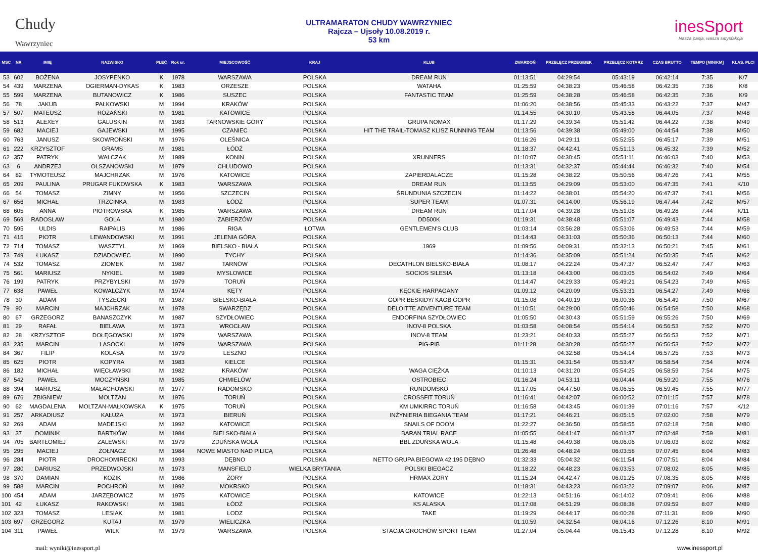Chudy
Wawrzyniec
ULTRAMARATON CHUDY WAWRZYNIEC
Rajcza – Ujsoły 10.08.2019 r.
53 km
inesSport
Nasza pasja, wasza satysfakcja
| MSC | NR | IMIĘ | NAZWISKO | PŁEĆ | Rok ur. | MIEJSCOWOŚĆ | KRAJ | KLUB | ZWARDOŃ | PRZEŁĘCZ PRZEGIBEK | PRZEŁĘCZ KOTARZ | CZAS BRUTTO | TEMPO [MIN/KM] | KLAS. PŁCI |
| --- | --- | --- | --- | --- | --- | --- | --- | --- | --- | --- | --- | --- | --- | --- |
| 53 | 602 | BOŻENA | JOSYPENKO | K | 1978 | WARSZAWA | POLSKA | DREAM RUN | 01:13:51 | 04:29:54 | 05:43:19 | 06:42:14 | 7:35 | K/7 |
| 54 | 439 | MARZENA | OGIERMAN-DYKAS | K | 1983 | ORZESZE | POLSKA | WATAHA | 01:25:59 | 04:38:23 | 05:46:58 | 06:42:35 | 7:36 | K/8 |
| 55 | 599 | MARZENA | BUTANOWICZ | K | 1986 | SUSZEC | POLSKA | FANTASTIC TEAM | 01:25:59 | 04:38:28 | 05:46:58 | 06:42:35 | 7:36 | K/9 |
| 56 | 78 | JAKUB | PAŁKOWSKI | M | 1994 | KRAKÓW | POLSKA | | 01:06:20 | 04:38:56 | 05:45:33 | 06:43:22 | 7:37 | M/47 |
| 57 | 507 | MATEUSZ | RÓŻAŃSKI | M | 1981 | KATOWICE | POLSKA | | 01:14:55 | 04:30:10 | 05:43:58 | 06:44:05 | 7:37 | M/48 |
| 58 | 513 | ALEXEY | GALUSKIN | M | 1983 | TARNOWSKIE GÓRY | POLSKA | GRUPA NOMAX | 01:17:29 | 04:39:34 | 05:51:42 | 06:44:22 | 7:38 | M/49 |
| 59 | 682 | MACIEJ | GAJEWSKI | M | 1995 | CZANIEC | POLSKA | HIT THE TRAIL-TOMASZ KLISZ RUNNING TEAM | 01:13:56 | 04:39:38 | 05:49:00 | 06:44:54 | 7:38 | M/50 |
| 60 | 763 | JANUSZ | SKOWROŃSKI | M | 1976 | OLEŚNICA | POLSKA | | 01:16:26 | 04:29:11 | 05:52:55 | 06:45:17 | 7:39 | M/51 |
| 61 | 222 | KRZYSZTOF | GRAMS | M | 1981 | ŁÓDŹ | POLSKA | | 01:18:37 | 04:42:41 | 05:51:13 | 06:45:32 | 7:39 | M/52 |
| 62 | 357 | PATRYK | WALCZAK | M | 1989 | KONIN | POLSKA | XRUNNERS | 01:10:07 | 04:30:45 | 05:51:11 | 06:46:03 | 7:40 | M/53 |
| 63 | 6 | ANDRZEJ | OLSZANOWSKI | M | 1979 | CHLUDOWO | POLSKA | | 01:13:31 | 04:32:37 | 05:44:44 | 06:46:32 | 7:40 | M/54 |
| 64 | 82 | TYMOTEUSZ | MAJCHRZAK | M | 1976 | KATOWICE | POLSKA | ZAPIERDALACZE | 01:15:28 | 04:38:22 | 05:50:56 | 06:47:26 | 7:41 | M/55 |
| 65 | 209 | PAULINA | PRUGAR FUKOWSKA | K | 1983 | WARSZAWA | POLSKA | DREAM RUN | 01:13:55 | 04:29:09 | 05:53:00 | 06:47:35 | 7:41 | K/10 |
| 66 | 54 | TOMASZ | ZIMNY | M | 1956 | SZCZECIN | POLSKA | ŚRUNDUNIA SZCZECIN | 01:14:22 | 04:38:01 | 05:54:20 | 06:47:37 | 7:41 | M/56 |
| 67 | 656 | MICHAŁ | TRZCINKA | M | 1983 | ŁÓDŹ | POLSKA | SUPER TEAM | 01:07:31 | 04:14:00 | 05:56:19 | 06:47:44 | 7:42 | M/57 |
| 68 | 605 | ANNA | PIOTROWSKA | K | 1985 | WARSZAWA | POLSKA | DREAM RUN | 01:17:04 | 04:39:28 | 05:51:08 | 06:49:28 | 7:44 | K/11 |
| 69 | 569 | RADOSLAW | GOLA | M | 1980 | ZABIERZÓW | POLSKA | DD500K | 01:19:31 | 04:38:48 | 05:51:07 | 06:49:43 | 7:44 | M/58 |
| 70 | 595 | ULDIS | RAIPALIS | M | 1986 | RIGA | ŁOTWA | GENTLEMEN'S CLUB | 01:03:14 | 03:56:28 | 05:53:06 | 06:49:53 | 7:44 | M/59 |
| 71 | 415 | PIOTR | LEWANDOWSKI | M | 1991 | JELENIA GÓRA | POLSKA | | 01:14:43 | 04:31:03 | 05:50:36 | 06:50:13 | 7:44 | M/60 |
| 72 | 714 | TOMASZ | WASZTYL | M | 1969 | BIELSKO - BIAŁA | POLSKA | 1969 | 01:09:56 | 04:09:31 | 05:32:13 | 06:50:21 | 7:45 | M/61 |
| 73 | 749 | ŁUKASZ | DZIADOWIEC | M | 1990 | TYCHY | POLSKA | | 01:14:36 | 04:35:09 | 05:51:24 | 06:50:35 | 7:45 | M/62 |
| 74 | 532 | TOMASZ | ZIOMEK | M | 1987 | TARNÓW | POLSKA | DECATHLON BIELSKO-BIAŁA | 01:08:17 | 04:22:24 | 05:47:37 | 06:52:47 | 7:47 | M/63 |
| 75 | 561 | MARIUSZ | NYKIEL | M | 1989 | MYSLOWICE | POLSKA | SOCIOS SILESIA | 01:13:18 | 04:43:00 | 06:03:05 | 06:54:02 | 7:49 | M/64 |
| 76 | 199 | PATRYK | PRZYBYLSKI | M | 1979 | TORUŃ | POLSKA | | 01:14:47 | 04:29:33 | 05:49:21 | 06:54:23 | 7:49 | M/65 |
| 77 | 638 | PAWEŁ | KOWALCZYK | M | 1974 | KĘTY | POLSKA | KĘCKIE HARPAGANY | 01:09:12 | 04:20:09 | 05:53:31 | 06:54:27 | 7:49 | M/66 |
| 78 | 30 | ADAM | TYSZECKI | M | 1987 | BIELSKO-BIAŁA | POLSKA | GOPR BESKIDY/ KAGB GOPR | 01:15:08 | 04:40:19 | 06:00:36 | 06:54:49 | 7:50 | M/67 |
| 79 | 90 | MARCIN | MAJCHRZAK | M | 1978 | SWARZĘDZ | POLSKA | DELOITTE ADVENTURE TEAM | 01:10:51 | 04:29:00 | 05:50:46 | 06:54:58 | 7:50 | M/68 |
| 80 | 67 | GRZEGORZ | BANASZCZYK | M | 1987 | SZYDŁOWIEC | POLSKA | ENDORFINA SZYDŁOWIEC | 01:05:50 | 04:30:43 | 05:51:59 | 06:55:26 | 7:50 | M/69 |
| 81 | 29 | RAFAŁ | BIELAWA | M | 1973 | WROCŁAW | POLSKA | INOV-8 POLSKA | 01:03:58 | 04:08:54 | 05:54:14 | 06:56:53 | 7:52 | M/70 |
| 82 | 28 | KRZYSZTOF | DOŁĘGOWSKI | M | 1979 | WARSZAWA | POLSKA | INOV-8 TEAM | 01:23:21 | 04:40:33 | 05:55:27 | 06:56:53 | 7:52 | M/71 |
| 83 | 235 | MARCIN | LASOCKI | M | 1979 | WARSZAWA | POLSKA | PIG-PIB | 01:11:28 | 04:30:28 | 05:55:27 | 06:56:53 | 7:52 | M/72 |
| 84 | 367 | FILIP | KOLASA | M | 1979 | LESZNO | POLSKA | | | 04:32:58 | 05:54:14 | 06:57:25 | 7:53 | M/73 |
| 85 | 625 | PIOTR | KOPYRA | M | 1983 | KIELCE | POLSKA | | 01:15:31 | 04:31:54 | 05:53:47 | 06:58:54 | 7:54 | M/74 |
| 86 | 182 | MICHAŁ | WIĘCŁAWSKI | M | 1982 | KRAKÓW | POLSKA | WAGA CIĘŻKA | 01:10:13 | 04:31:20 | 05:54:25 | 06:58:59 | 7:54 | M/75 |
| 87 | 542 | PAWEŁ | MOCZYŃSKI | M | 1985 | CHMIELÓW | POLSKA | OSTROBIEC | 01:16:24 | 04:53:11 | 06:04:44 | 06:59:20 | 7:55 | M/76 |
| 88 | 394 | MARIUSZ | MAŁACHOWSKI | M | 1977 | RADOMSKO | POLSKA | RUNDOMSKO | 01:17:05 | 04:47:50 | 06:06:55 | 06:59:45 | 7:55 | M/77 |
| 89 | 676 | ZBIGNIEW | MOLTZAN | M | 1976 | TORUŃ | POLSKA | CROSSFIT TORUŃ | 01:16:41 | 04:42:07 | 06:00:52 | 07:01:15 | 7:57 | M/78 |
| 90 | 62 | MAGDALENA | MOLTZAN-MAŁKOWSKA | K | 1975 | TORUŃ | POLSKA | KM UMK/RRC TORUŃ | 01:16:58 | 04:43:45 | 06:01:39 | 07:01:16 | 7:57 | K/12 |
| 91 | 257 | ARKADIUSZ | KAŁUŻA | M | 1973 | BIERUŃ | POLSKA | INŻYNIERIA BIEGANIA TEAM | 01:17:21 | 04:46:21 | 06:05:15 | 07:02:00 | 7:58 | M/79 |
| 92 | 269 | ADAM | MADEJSKI | M | 1992 | KATOWICE | POLSKA | SNAILS OF DOOM | 01:22:27 | 04:36:50 | 05:58:55 | 07:02:18 | 7:58 | M/80 |
| 93 | 37 | DOMINIK | BARTKÓW | M | 1984 | BIELSKO-BIAŁA | POLSKA | BARAN TRIAL RACE | 01:05:55 | 04:41:47 | 06:01:37 | 07:02:48 | 7:59 | M/81 |
| 94 | 705 | BARTŁOMIEJ | ZALEWSKI | M | 1979 | ZDUŃSKA WOLA | POLSKA | BBL ZDUŃSKA WOLA | 01:15:48 | 04:49:38 | 06:06:06 | 07:06:03 | 8:02 | M/82 |
| 95 | 295 | MACIEJ | ŻOŁNACZ | M | 1984 | NOWE MIASTO NAD PILICĄ | POLSKA | | 01:26:48 | 04:48:24 | 06:03:58 | 07:07:45 | 8:04 | M/83 |
| 96 | 284 | PIOTR | DROCHOMIRECKI | M | 1993 | DĘBNO | POLSKA | NETTO GRUPA BIEGOWA 42.195 DĘBNO | 01:32:33 | 05:04:32 | 06:11:54 | 07:07:51 | 8:04 | M/84 |
| 97 | 280 | DARIUSZ | PRZEDWOJSKI | M | 1973 | MANSFIELD | WIELKA BRYTANIA | POLSKI BIEGACZ | 01:18:22 | 04:48:23 | 06:03:53 | 07:08:02 | 8:05 | M/85 |
| 98 | 370 | DAMIAN | KOZIK | M | 1986 | ŻORY | POLSKA | HRMAX ŻORY | 01:15:24 | 04:42:47 | 06:01:25 | 07:08:35 | 8:05 | M/86 |
| 99 | 588 | MARCIN | POCHROŃ | M | 1992 | MOKRSKO | POLSKA | | 01:18:31 | 04:43:23 | 06:03:22 | 07:09:07 | 8:06 | M/87 |
| 100 | 454 | ADAM | JARZĘBOWICZ | M | 1975 | KATOWICE | POLSKA | KATOWICE | 01:22:13 | 04:51:16 | 06:14:02 | 07:09:41 | 8:06 | M/88 |
| 101 | 42 | ŁUKASZ | RAKOWSKI | M | 1981 | ŁÓDŹ | POLSKA | KS ALASKA | 01:17:08 | 04:51:29 | 06:08:38 | 07:09:59 | 8:07 | M/89 |
| 102 | 323 | TOMASZ | LESIAK | M | 1981 | LODZ | POLSKA | TAKE | 01:19:29 | 04:44:17 | 06:00:28 | 07:11:31 | 8:09 | M/90 |
| 103 | 697 | GRZEGORZ | KUTAJ | M | 1979 | WIELICZKA | POLSKA | | 01:10:59 | 04:32:54 | 06:04:16 | 07:12:26 | 8:10 | M/91 |
| 104 | 311 | PAWEŁ | WILK | M | 1979 | WARSZAWA | POLSKA | STACJA GROCHÓW SPORT TEAM | 01:27:04 | 05:04:44 | 06:15:43 | 07:12:28 | 8:10 | M/92 |
mail: wyniki@inessport.pl www.inessport.pl